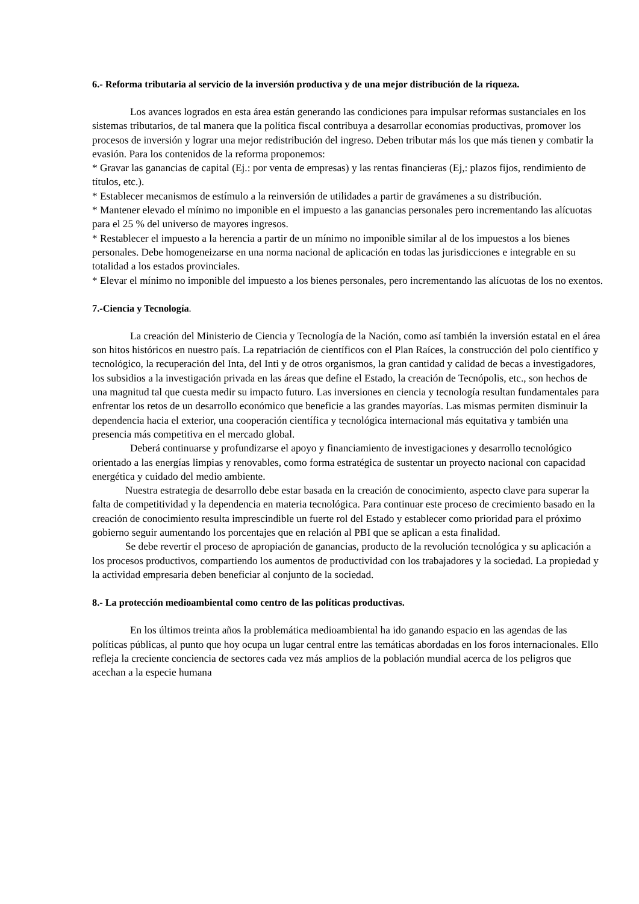6.- Reforma tributaria al servicio de la inversión productiva y de una mejor distribución de la riqueza.
Los avances logrados en esta área están generando las condiciones para impulsar reformas sustanciales en los sistemas tributarios, de tal manera que la política fiscal contribuya a desarrollar economías productivas, promover los procesos de inversión y lograr una mejor redistribución del ingreso. Deben tributar más los que más tienen y combatir la evasión. Para los contenidos de la reforma proponemos:
* Gravar las ganancias de capital (Ej.: por venta de empresas) y las rentas financieras (Ej,: plazos fijos, rendimiento de títulos, etc.).
* Establecer mecanismos de estímulo a la reinversión de utilidades a partir de gravámenes a su distribución.
* Mantener elevado el mínimo no imponible en el impuesto a las ganancias personales pero incrementando las alícuotas para el 25 % del universo de mayores ingresos.
* Restablecer el impuesto a la herencia a partir de un mínimo no imponible similar al de los impuestos a los bienes personales. Debe homogeneizarse en una norma nacional de aplicación en todas las jurisdicciones e integrable en su totalidad a los estados provinciales.
* Elevar el mínimo no imponible del impuesto a los bienes personales, pero incrementando las alícuotas de los no exentos.
7.-Ciencia y Tecnología.
La creación del Ministerio de Ciencia y Tecnología de la Nación, como así también la inversión estatal en el área son hitos históricos en nuestro país. La repatriación de científicos con el Plan Raíces, la construcción del polo científico y tecnológico, la recuperación del Inta, del Inti y de otros organismos, la gran cantidad y calidad de becas a investigadores, los subsidios a la investigación privada en las áreas que define el Estado, la creación de Tecnópolis, etc., son hechos de una magnitud tal que cuesta medir su impacto futuro. Las inversiones en ciencia y tecnología resultan fundamentales para enfrentar los retos de un desarrollo económico que beneficie a las grandes mayorías. Las mismas permiten disminuir la dependencia hacia el exterior, una cooperación científica y tecnológica internacional más equitativa y también una presencia más competitiva en el mercado global.
Deberá continuarse y profundizarse el apoyo y financiamiento de investigaciones y desarrollo tecnológico orientado a las energías limpias y renovables, como forma estratégica de sustentar un proyecto nacional con capacidad energética y cuidado del medio ambiente.
Nuestra estrategia de desarrollo debe estar basada en la creación de conocimiento, aspecto clave para superar la falta de competitividad y la dependencia en materia tecnológica. Para continuar este proceso de crecimiento basado en la creación de conocimiento resulta imprescindible un fuerte rol del Estado y establecer como prioridad para el próximo gobierno seguir aumentando los porcentajes que en relación al PBI que se aplican a esta finalidad.
Se debe revertir el proceso de apropiación de ganancias, producto de la revolución tecnológica y su aplicación a los procesos productivos, compartiendo los aumentos de productividad con los trabajadores y la sociedad. La propiedad y la actividad empresaria deben beneficiar al conjunto de la sociedad.
8.- La protección medioambiental como centro de las políticas productivas.
En los últimos treinta años la problemática medioambiental ha ido ganando espacio en las agendas de las políticas públicas, al punto que hoy ocupa un lugar central entre las temáticas abordadas en los foros internacionales. Ello refleja la creciente conciencia de sectores cada vez más amplios de la población mundial acerca de los peligros que acechan a la especie humana